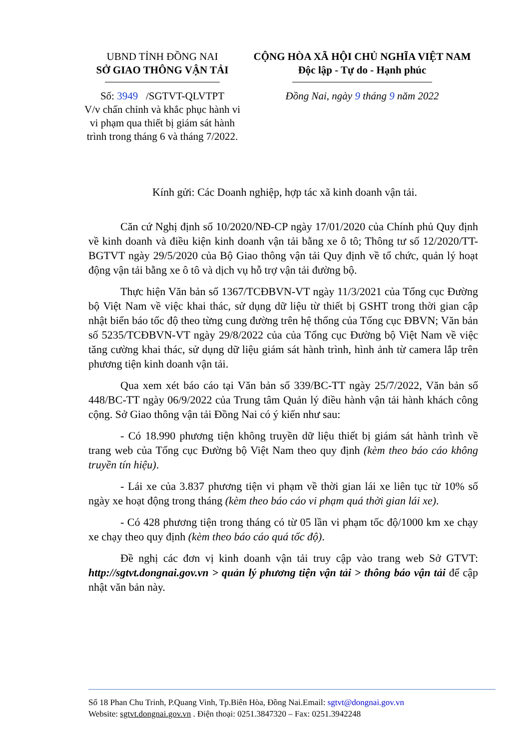UBND TỈNH ĐỒNG NAI
SỞ GIAO THÔNG VẬN TẢI
Số: 3949 /SGTVT-QLVTPT
V/v chấn chỉnh và khắc phục hành vi vi phạm qua thiết bị giám sát hành trình trong tháng 6 và tháng 7/2022.
CỘNG HÒA XÃ HỘI CHỦ NGHĨA VIỆT NAM
Độc lập - Tự do - Hạnh phúc
Đồng Nai, ngày 9 tháng 9 năm 2022
Kính gửi: Các Doanh nghiệp, hợp tác xã kinh doanh vận tải.
Căn cứ Nghị định số 10/2020/NĐ-CP ngày 17/01/2020 của Chính phủ Quy định về kinh doanh và điều kiện kinh doanh vận tải bằng xe ô tô; Thông tư số 12/2020/TT-BGTVT ngày 29/5/2020 của Bộ Giao thông vận tải Quy định về tổ chức, quản lý hoạt động vận tải bằng xe ô tô và dịch vụ hỗ trợ vận tải đường bộ.
Thực hiện Văn bản số 1367/TCĐBVN-VT ngày 11/3/2021 của Tổng cục Đường bộ Việt Nam về việc khai thác, sử dụng dữ liệu từ thiết bị GSHT trong thời gian cập nhật biển báo tốc độ theo từng cung đường trên hệ thống của Tổng cục ĐBVN; Văn bản số 5235/TCĐBVN-VT ngày 29/8/2022 của của Tổng cục Đường bộ Việt Nam về việc tăng cường khai thác, sử dụng dữ liệu giám sát hành trình, hình ảnh từ camera lắp trên phương tiện kinh doanh vận tải.
Qua xem xét báo cáo tại Văn bản số 339/BC-TT ngày 25/7/2022, Văn bản số 448/BC-TT ngày 06/9/2022 của Trung tâm Quản lý điều hành vận tải hành khách công cộng. Sở Giao thông vận tải Đồng Nai có ý kiến như sau:
- Có 18.990 phương tiện không truyền dữ liệu thiết bị giám sát hành trình về trang web của Tổng cục Đường bộ Việt Nam theo quy định (kèm theo báo cáo không truyền tín hiệu).
- Lái xe của 3.837 phương tiện vi phạm về thời gian lái xe liên tục từ 10% số ngày xe hoạt động trong tháng (kèm theo báo cáo vi phạm quá thời gian lái xe).
- Có 428 phương tiện trong tháng có từ 05 lần vi phạm tốc độ/1000 km xe chạy xe chạy theo quy định (kèm theo báo cáo quá tốc độ).
Đề nghị các đơn vị kinh doanh vận tải truy cập vào trang web Sở GTVT: http://sgtvt.dongnai.gov.vn > quản lý phương tiện vận tải > thông báo vận tải để cập nhật văn bản này.
Số 18 Phan Chu Trinh, P.Quang Vinh, Tp.Biên Hòa, Đồng Nai.Email: sgtvt@dongnai.gov.vn
Website: sgtvt.dongnai.gov.vn . Điện thoại: 0251.3847320 – Fax: 0251.3942248